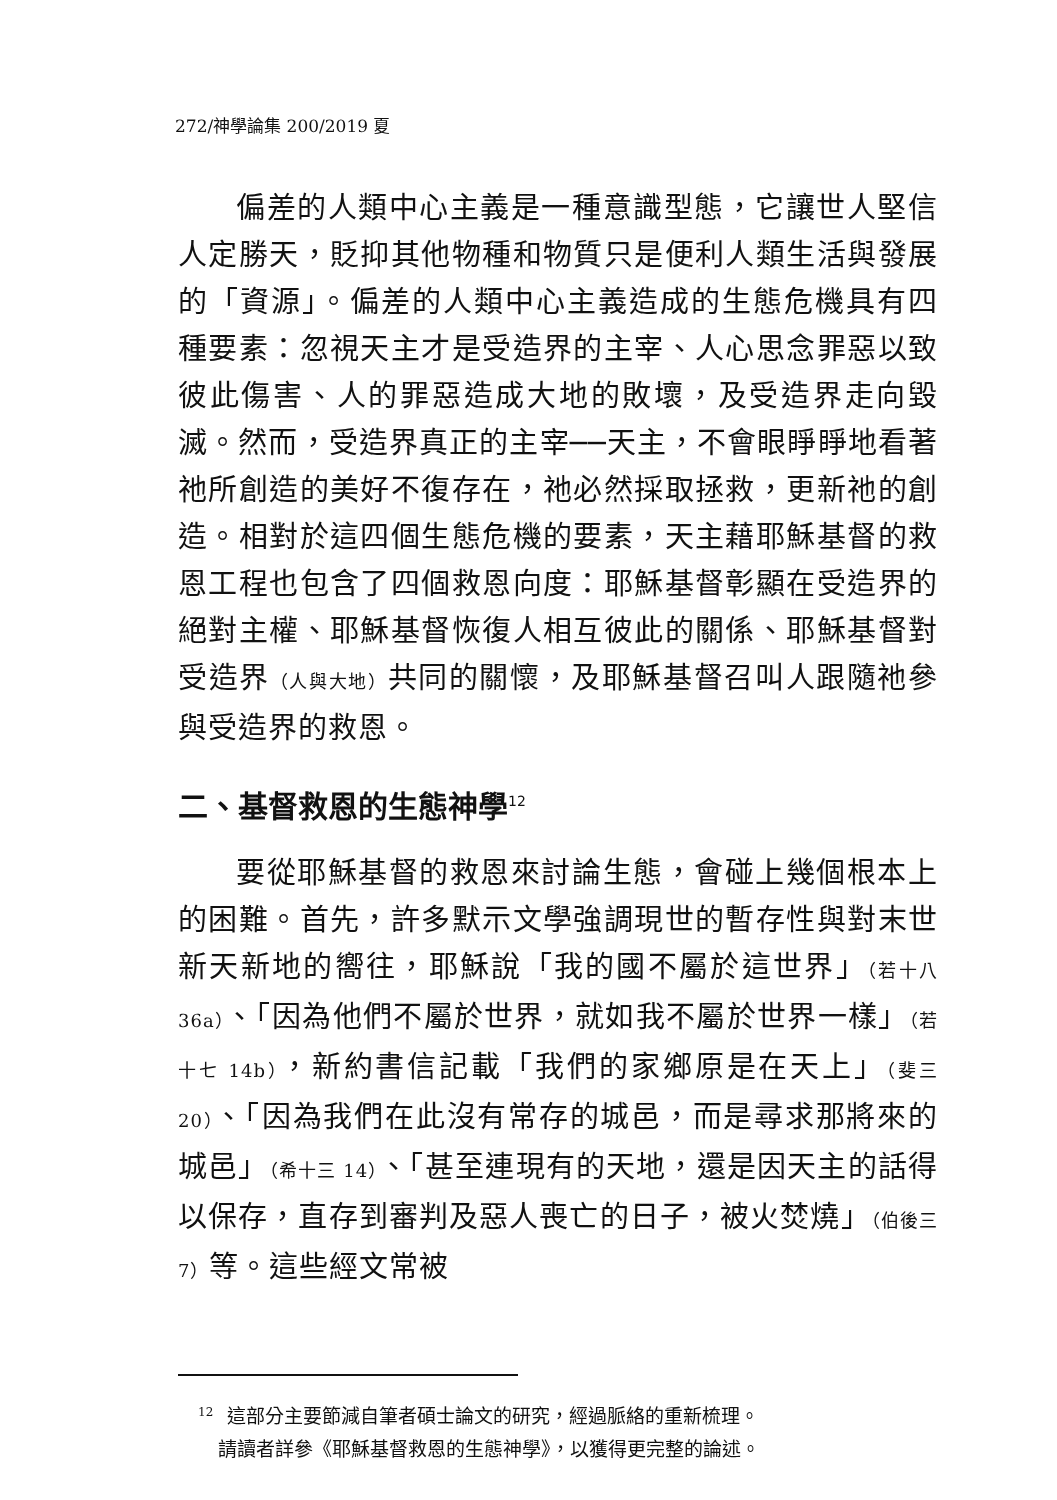272/神學論集 200/2019 夏
偏差的人類中心主義是一種意識型態，它讓世人堅信人定勝天，貶抑其他物種和物質只是便利人類生活與發展的「資源」。偏差的人類中心主義造成的生態危機具有四種要素：忽視天主才是受造界的主宰、人心思念罪惡以致彼此傷害、人的罪惡造成大地的敗壞，及受造界走向毀滅。然而，受造界真正的主宰──天主，不會眼睜睜地看著祂所創造的美好不復存在，祂必然採取拯救，更新祂的創造。相對於這四個生態危機的要素，天主藉耶穌基督的救恩工程也包含了四個救恩向度：耶穌基督彰顯在受造界的絕對主權、耶穌基督恢復人相互彼此的關係、耶穌基督對受造界（人與大地）共同的關懷，及耶穌基督召叫人跟隨祂參與受造界的救恩。
二、基督救恩的生態神學<sup>12</sup>
要從耶穌基督的救恩來討論生態，會碰上幾個根本上的困難。首先，許多默示文學強調現世的暫存性與對末世新天新地的嚮往，耶穌說「我的國不屬於這世界」（若十八 36a）、「因為他們不屬於世界，就如我不屬於世界一樣」（若十七 14b），新約書信記載「我們的家鄉原是在天上」（斐三 20）、「因為我們在此沒有常存的城邑，而是尋求那將來的城邑」（希十三 14）、「甚至連現有的天地，還是因天主的話得以保存，直存到審判及惡人喪亡的日子，被火焚燒」（伯後三 7）等。這些經文常被
<sup>12</sup> 這部分主要節減自筆者碩士論文的研究，經過脈絡的重新梳理。
請讀者詳參《耶穌基督救恩的生態神學》，以獲得更完整的論述。